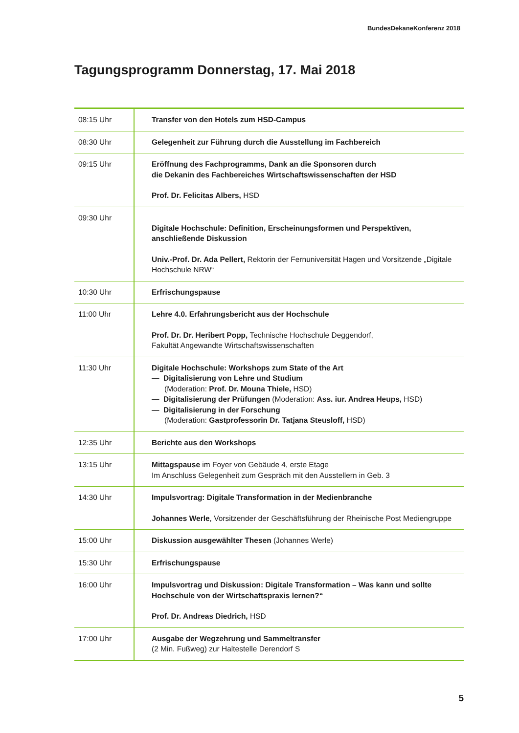BundesDekaneKonferenz 2018
Tagungsprogramm Donnerstag, 17. Mai 2018
| 08:15 Uhr | Transfer von den Hotels zum HSD-Campus |
| 08:30 Uhr | Gelegenheit zur Führung durch die Ausstellung im Fachbereich |
| 09:15 Uhr | Eröffnung des Fachprogramms, Dank an die Sponsoren durch die Dekanin des Fachbereiches Wirtschaftswissenschaften der HSD Prof. Dr. Felicitas Albers, HSD |
| 09:30 Uhr | Digitale Hochschule: Definition, Erscheinungsformen und Perspektiven, anschließende Diskussion Univ.-Prof. Dr. Ada Pellert, Rektorin der Fernuniversität Hagen und Vorsitzende „Digitale Hochschule NRW“ |
| 10:30 Uhr | Erfrischungspause |
| 11:00 Uhr | Lehre 4.0. Erfahrungsbericht aus der Hochschule Prof. Dr. Dr. Heribert Popp, Technische Hochschule Deggendorf, Fakultät Angewandte Wirtschaftswissenschaften |
| 11:30 Uhr | Digitale Hochschule: Workshops zum State of the Art — Digitalisierung von Lehre und Studium (Moderation: Prof. Dr. Mouna Thiele, HSD) — Digitalisierung der Prüfungen (Moderation: Ass. iur. Andrea Heups, HSD) — Digitalisierung in der Forschung (Moderation: Gastprofessorin Dr. Tatjana Steusloff, HSD) |
| 12:35 Uhr | Berichte aus den Workshops |
| 13:15 Uhr | Mittagspause im Foyer von Gebäude 4, erste Etage Im Anschluss Gelegenheit zum Gespräch mit den Ausstellern in Geb. 3 |
| 14:30 Uhr | Impulsvortrag: Digitale Transformation in der Medienbranche Johannes Werle , Vorsitzender der Geschäftsführung der Rheinische Post Mediengruppe |
| 15:00 Uhr | Diskussion ausgewählter Thesen (Johannes Werle) |
| 15:30 Uhr | Erfrischungspause |
| 16:00 Uhr | Impulsvortrag und Diskussion: Digitale Transformation – Was kann und sollte Hochschule von der Wirtschaftspraxis lernen?“ Prof. Dr. Andreas Diedrich, HSD |
| 17:00 Uhr | Ausgabe der Wegzehrung und Sammeltransfer (2 Min. Fußweg) zur Haltestelle Derendorf S |
5